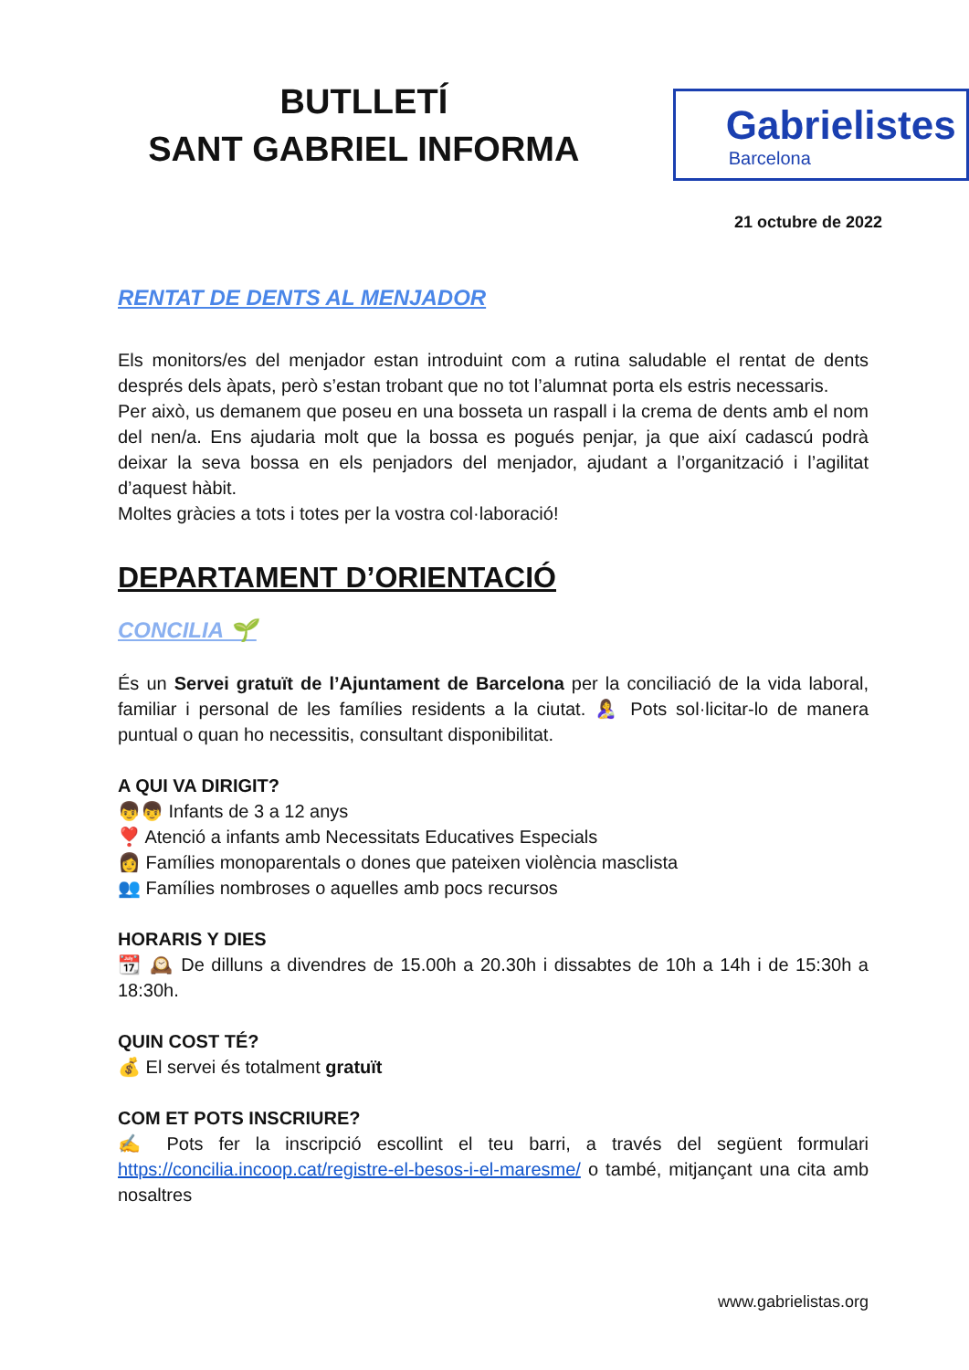BUTLLETÍ
SANT GABRIEL INFORMA
Gabrielistes
Barcelona
21 octubre de 2022
RENTAT DE DENTS AL MENJADOR
Els monitors/es del menjador estan introduint com a rutina saludable el rentat de dents després dels àpats, però s’estan trobant que no tot l’alumnat porta els estris necessaris.
Per això, us demanem que poseu en una bosseta un raspall i la crema de dents amb el nom del nen/a. Ens ajudaria molt que la bossa es pogués penjar, ja que així cadascú podrà deixar la seva bossa en els penjadors del menjador, ajudant a l’organització i l’agilitat d’aquest hàbit.
Moltes gràcies a tots i totes per la vostra col·laboració!
DEPARTAMENT D’ORIENTACIÓ
CONCILIA 🌱
És un Servei gratuït de l’Ajuntament de Barcelona per la conciliació de la vida laboral, familiar i personal de les famílies residents a la ciutat. 🤱 Pots sol·licitar-lo de manera puntual o quan ho necessitis, consultant disponibilitat.
A QUI VA DIRIGIT?
👦👦 Infants de 3 a 12 anys
❣️ Atenció a infants amb Necessitats Educatives Especials
👩 Famílies monoparentals o dones que pateixen violència masclista
👥 Famílies nombroses o aquelles amb pocs recursos
HORARIS Y DIES
📆 🕰️ De dilluns a divendres de 15.00h a 20.30h i dissabtes de 10h a 14h i de 15:30h a 18:30h.
QUIN COST TÉ?
💰 El servei és totalment gratuït
COM ET POTS INSCRIURE?
✍️ Pots fer la inscripció escollint el teu barri, a través del següent formulari https://concilia.incoop.cat/registre-el-besos-i-el-maresme/ o també, mitjançant una cita amb nosaltres
www.gabrielistas.org